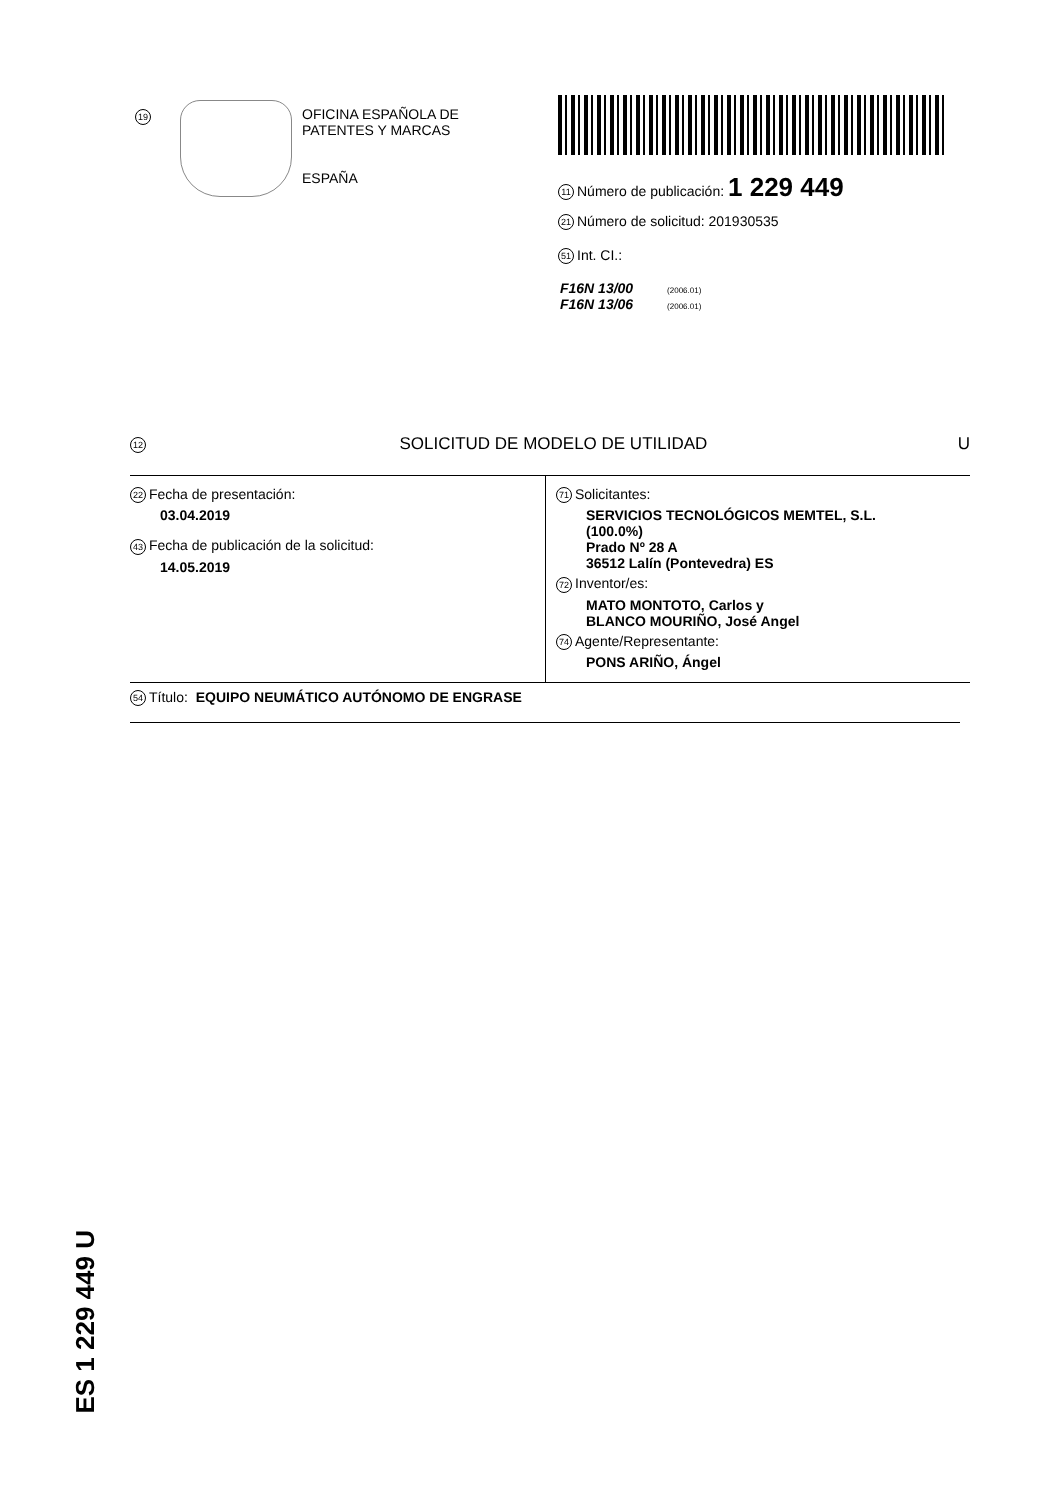19
OFICINA ESPAÑOLA DE
PATENTES Y MARCAS
ESPAÑA
11 Número de publicación: 1 229 449
21 Número de solicitud: 201930535
51 Int. CI.:
F16N 13/00 (2006.01)
F16N 13/06 (2006.01)
12 SOLICITUD DE MODELO DE UTILIDAD U
22 Fecha de presentación:
03.04.2019
43 Fecha de publicación de la solicitud:
14.05.2019
71 Solicitantes:
SERVICIOS TECNOLÓGICOS MEMTEL, S.L.
(100.0%)
Prado Nº 28 A
36512 Lalín (Pontevedra) ES
72 Inventor/es:
MATO MONTOTO, Carlos y
BLANCO MOURIÑO, José Angel
74 Agente/Representante:
PONS ARIÑO, Ángel
54 Título: EQUIPO NEUMÁTICO AUTÓNOMO DE ENGRASE
ES 1 229 449 U